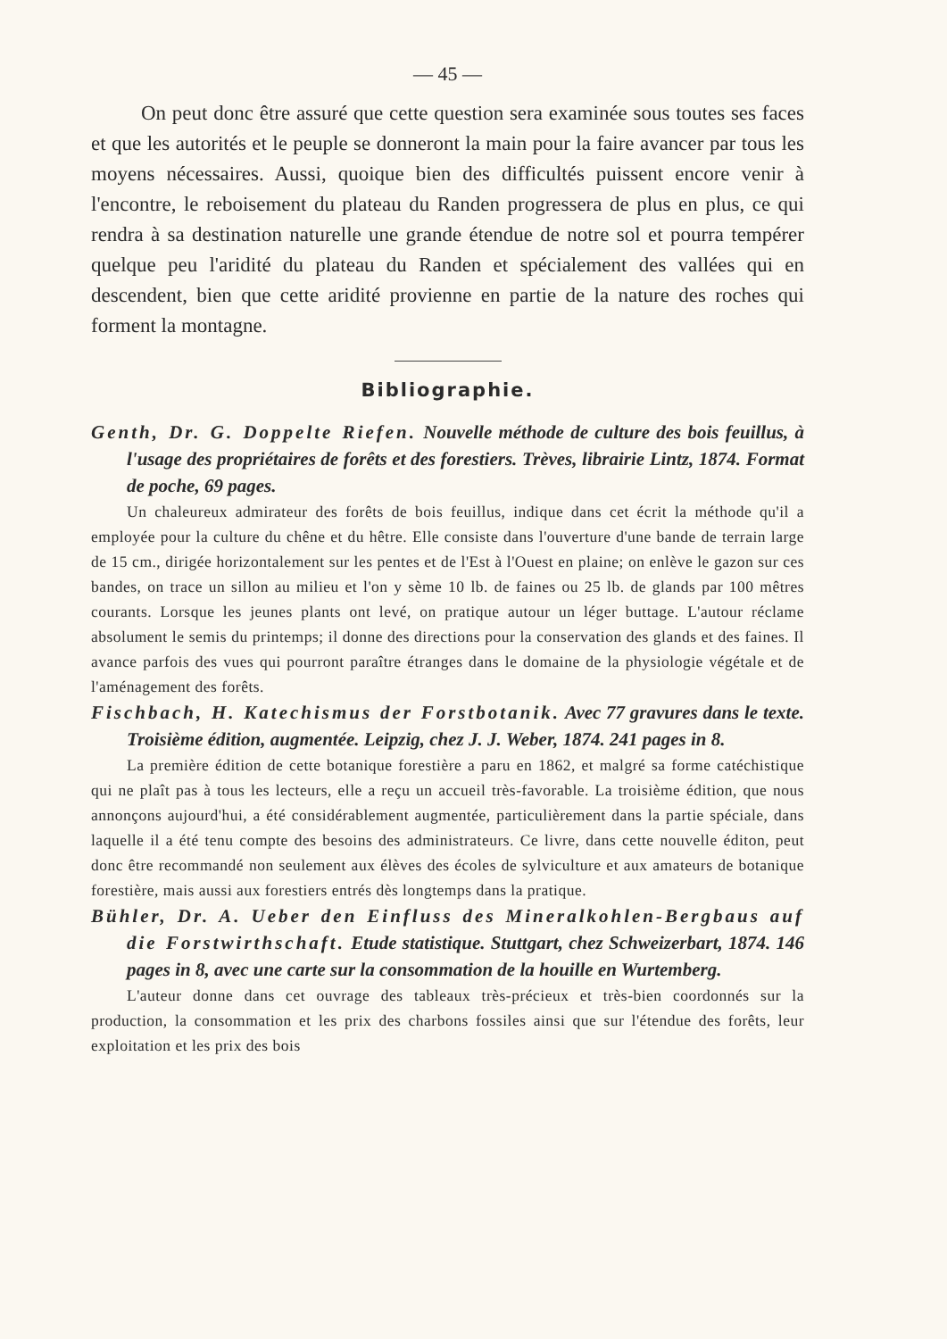— 45 —
On peut donc être assuré que cette question sera examinée sous toutes ses faces et que les autorités et le peuple se donneront la main pour la faire avancer par tous les moyens nécessaires. Aussi, quoique bien des difficultés puissent encore venir à l'encontre, le reboisement du plateau du Randen progressera de plus en plus, ce qui rendra à sa destination naturelle une grande étendue de notre sol et pourra tempérer quelque peu l'aridité du plateau du Randen et spécialement des vallées qui en descendent, bien que cette aridité provienne en partie de la nature des roches qui forment la montagne.
Bibliographie.
Genth, Dr. G. Doppelte Riefen. Nouvelle méthode de culture des bois feuillus, à l'usage des propriétaires de forêts et des forestiers. Trèves, librairie Lintz, 1874. Format de poche, 69 pages.
Un chaleureux admirateur des forêts de bois feuillus, indique dans cet écrit la méthode qu'il a employée pour la culture du chêne et du hêtre. Elle consiste dans l'ouverture d'une bande de terrain large de 15 cm., dirigée horizontalement sur les pentes et de l'Est à l'Ouest en plaine; on enlève le gazon sur ces bandes, on trace un sillon au milieu et l'on y sème 10 lb. de faines ou 25 lb. de glands par 100 mêtres courants. Lorsque les jeunes plants ont levé, on pratique autour un léger buttage. L'autour réclame absolument le semis du printemps; il donne des directions pour la conservation des glands et des faines. Il avance parfois des vues qui pourront paraître étranges dans le domaine de la physiologie végétale et de l'aménagement des forêts.
Fischbach, H. Katechismus der Forstbotanik. Avec 77 gravures dans le texte. Troisième édition, augmentée. Leipzig, chez J. J. Weber, 1874. 241 pages in 8.
La première édition de cette botanique forestière a paru en 1862, et malgré sa forme catéchistique qui ne plaît pas à tous les lecteurs, elle a reçu un accueil très-favorable. La troisième édition, que nous annonçons aujourd'hui, a été considérablement augmentée, particulièrement dans la partie spéciale, dans laquelle il a été tenu compte des besoins des administrateurs. Ce livre, dans cette nouvelle éditon, peut donc être recommandé non seulement aux élèves des écoles de sylviculture et aux amateurs de botanique forestière, mais aussi aux forestiers entrés dès longtemps dans la pratique.
Bühler, Dr. A. Ueber den Einfluss des Mineralkohlen-Bergbaus auf die Forstwirthschaft. Etude statistique. Stuttgart, chez Schweizerbart, 1874. 146 pages in 8, avec une carte sur la consommation de la houille en Wurtemberg.
L'auteur donne dans cet ouvrage des tableaux très-précieux et très-bien coordonnés sur la production, la consommation et les prix des charbons fossiles ainsi que sur l'étendue des forêts, leur exploitation et les prix des bois